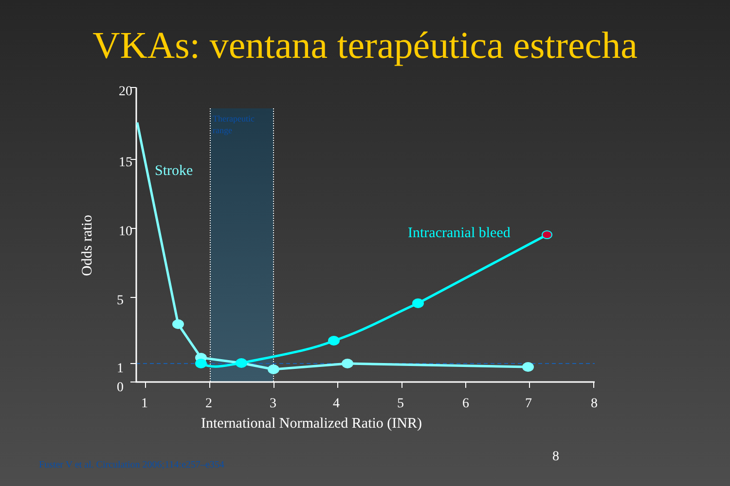VKAs: ventana terapéutica estrecha
Therapeutic
range
20
15
10
5
1
0
1
2
3
4
5
6
7
8
International Normalized Ratio (INR)
Odds ratio
Stroke
Intracranial bleed
8
Fuster V et al. Circulation 2006;114:e257–e354